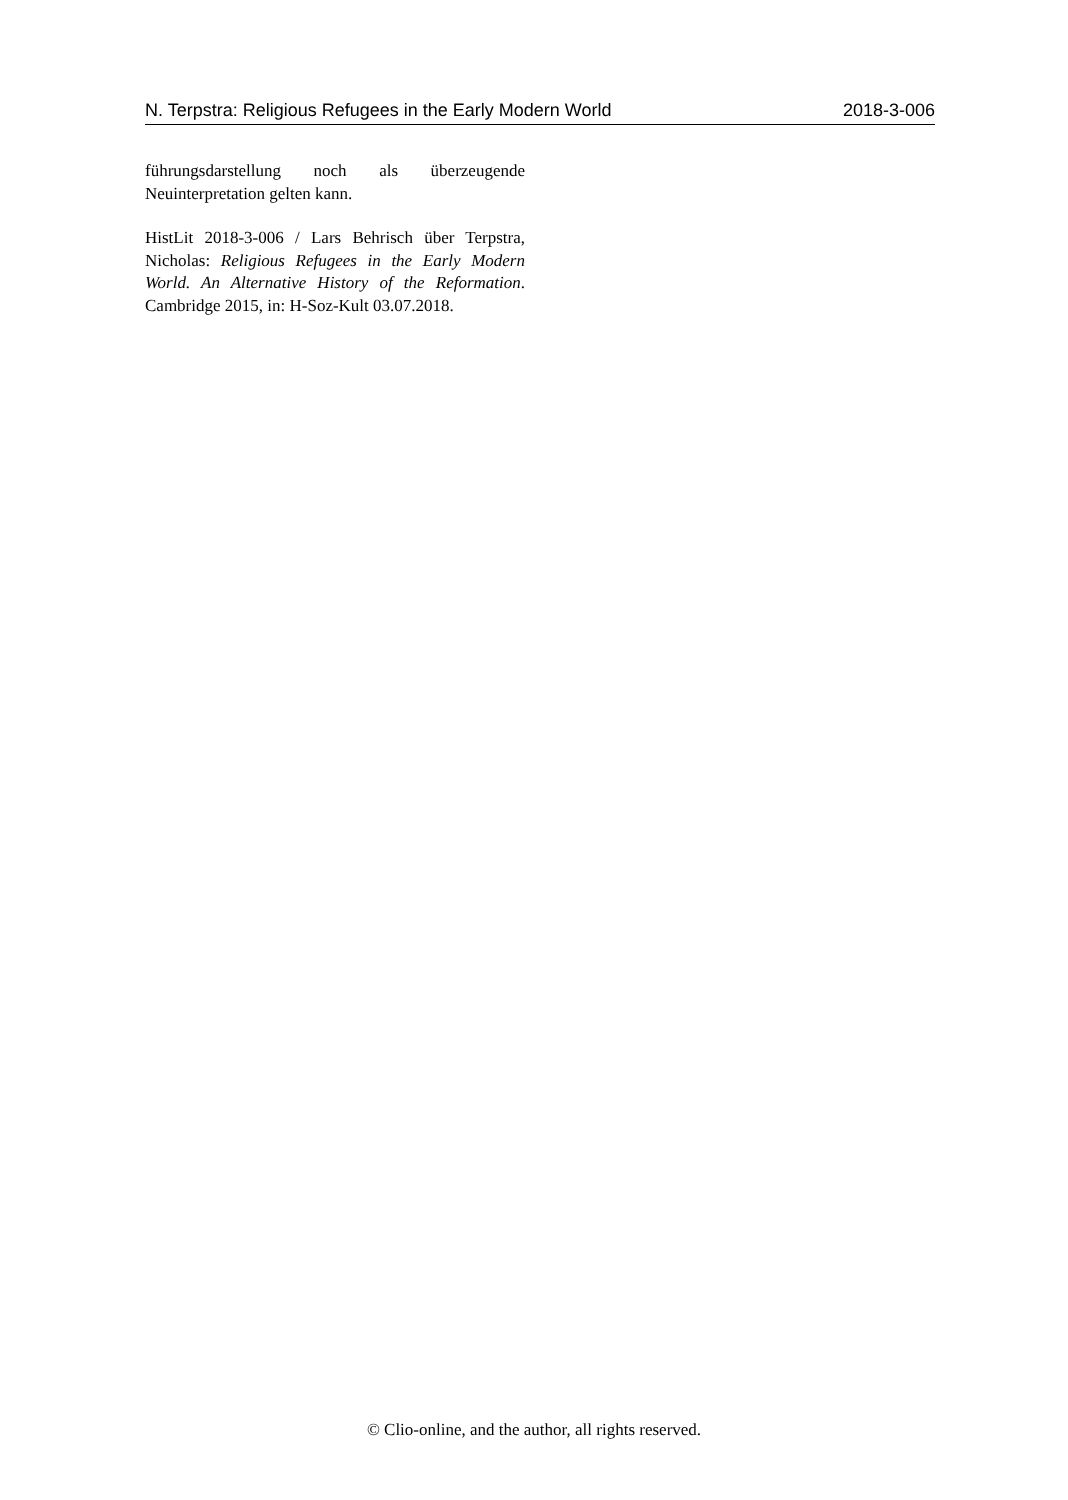N. Terpstra: Religious Refugees in the Early Modern World 2018-3-006
führungsdarstellung noch als überzeugende Neuinterpretation gelten kann.
HistLit 2018-3-006 / Lars Behrisch über Terpstra, Nicholas: Religious Refugees in the Early Modern World. An Alternative History of the Reformation. Cambridge 2015, in: H-Soz-Kult 03.07.2018.
© Clio-online, and the author, all rights reserved.